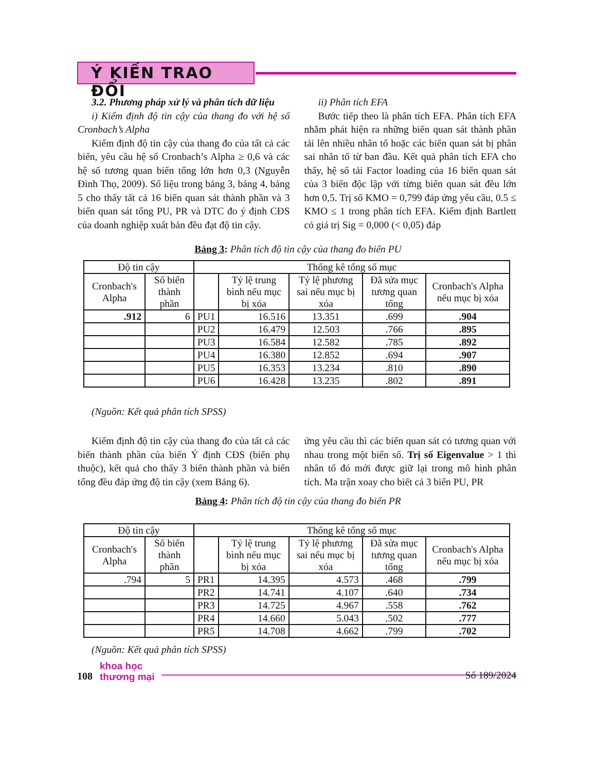Ý KIẾN TRAO ĐỔI
3.2. Phương pháp xử lý và phân tích dữ liệu
i) Kiểm định độ tin cậy của thang đo với hệ số Cronbach’s Alpha
Kiểm định độ tin cậy của thang đo của tất cả các biến, yêu cầu hệ số Cronbach’s Alpha ≥ 0,6 và các hệ số tương quan biến tổng lớn hơn 0,3 (Nguyễn Đình Thọ, 2009). Số liệu trong bảng 3, bảng 4, bảng 5 cho thấy tất cả 16 biến quan sát thành phần và 3 biến quan sát tổng PU, PR và DTC đo ý định CĐS của doanh nghiệp xuất bản đều đạt độ tin cậy.
ii) Phân tích EFA
Bước tiếp theo là phân tích EFA. Phân tích EFA nhằm phát hiện ra những biến quan sát thành phần tải lên nhiều nhân tố hoặc các biến quan sát bị phân sai nhân tố từ ban đầu. Kết quả phân tích EFA cho thấy, hệ số tải Factor loading của 16 biến quan sát của 3 biến độc lập với từng biến quan sát đều lớn hơn 0,5. Trị số KMO = 0,799 đáp ứng yêu cầu, 0.5 ≤ KMO ≤ 1 trong phân tích EFA. Kiểm định Bartlett có giá trị Sig = 0,000 (< 0,05) đáp
Bảng 3: Phân tích độ tin cậy của thang đo biến PU
| Độ tin cậy | | Thống kê tổng số mục | | | | |
| --- | --- | --- | --- | --- | --- | --- |
| Cronbach's Alpha | Số biến thành phần | | Tỷ lệ trung bình nếu mục bị xóa | Tỷ lệ phương sai nếu mục bị xóa | Đã sửa mục tương quan tổng | Cronbach's Alpha nếu mục bị xóa |
| .912 | 6 | PU1 | 16.516 | 13.351 | .699 | .904 |
| | | PU2 | 16.479 | 12.503 | .766 | .895 |
| | | PU3 | 16.584 | 12.582 | .785 | .892 |
| | | PU4 | 16.380 | 12.852 | .694 | .907 |
| | | PU5 | 16.353 | 13.234 | .810 | .890 |
| | | PU6 | 16.428 | 13.235 | .802 | .891 |
(Nguồn: Kết quả phân tích SPSS)
Kiểm định độ tin cậy của thang đo của tất cả các biến thành phần của biến Ý định CĐS (biến phụ thuộc), kết quả cho thấy 3 biến thành phần và biến tổng đều đáp ứng độ tin cậy (xem Bảng 6).
ứng yêu cầu thì các biến quan sát có tương quan với nhau trong một biến số. Trị số Eigenvalue > 1 thì nhân tố đó mới được giữ lại trong mô hình phân tích. Ma trận xoay cho biết cả 3 biến PU, PR
Bảng 4: Phân tích độ tin cậy của thang đo biến PR
| Độ tin cậy | | Thống kê tổng số mục | | | | |
| --- | --- | --- | --- | --- | --- | --- |
| Cronbach's Alpha | Số biến thành phần | | Tỷ lệ trung bình nếu mục bị xóa | Tỷ lệ phương sai nếu mục bị xóa | Đã sửa mục tương quan tổng | Cronbach's Alpha nếu mục bị xóa |
| .794 | 5 | PR1 | 14.395 | 4.573 | .468 | .799 |
| | | PR2 | 14.741 | 4.107 | .640 | .734 |
| | | PR3 | 14.725 | 4.967 | .558 | .762 |
| | | PR4 | 14.660 | 5.043 | .502 | .777 |
| | | PR5 | 14.708 | 4.662 | .799 | .702 |
(Nguồn: Kết quả phân tích SPSS)
108 khoa học
thương mại
Số 189/2024